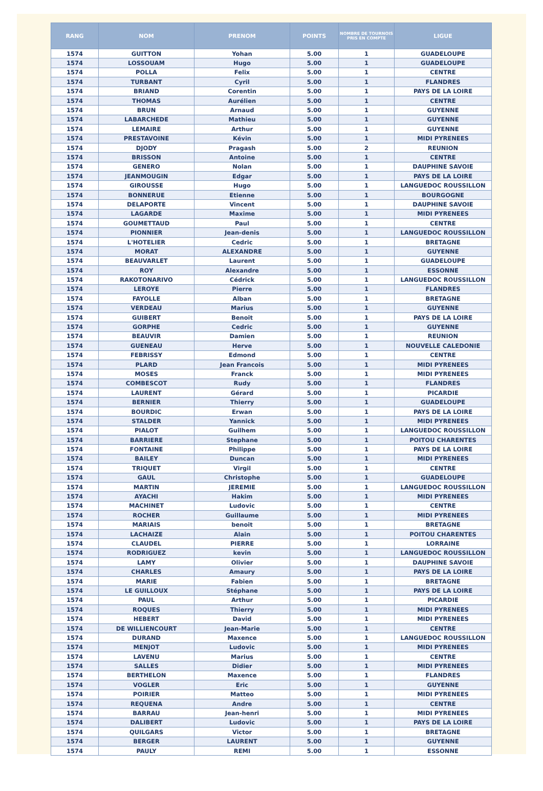| RANG | NOM | PRENOM | POINTS | NOMBRE DE TOURNOIS PRIS EN COMPTE | LIGUE |
| --- | --- | --- | --- | --- | --- |
| 1574 | GUITTON | Yohan | 5.00 | 1 | GUADELOUPE |
| 1574 | LOSSOUAM | Hugo | 5.00 | 1 | GUADELOUPE |
| 1574 | POLLA | Felix | 5.00 | 1 | CENTRE |
| 1574 | TURBANT | Cyril | 5.00 | 1 | FLANDRES |
| 1574 | BRIAND | Corentin | 5.00 | 1 | PAYS DE LA LOIRE |
| 1574 | THOMAS | Aurélien | 5.00 | 1 | CENTRE |
| 1574 | BRUN | Arnaud | 5.00 | 1 | GUYENNE |
| 1574 | LABARCHEDE | Mathieu | 5.00 | 1 | GUYENNE |
| 1574 | LEMAIRE | Arthur | 5.00 | 1 | GUYENNE |
| 1574 | PRESTAVOINE | Kévin | 5.00 | 1 | MIDI PYRENEES |
| 1574 | DJODY | Pragash | 5.00 | 2 | REUNION |
| 1574 | BRISSON | Antoine | 5.00 | 1 | CENTRE |
| 1574 | GENERO | Nolan | 5.00 | 1 | DAUPHINE SAVOIE |
| 1574 | JEANMOUGIN | Edgar | 5.00 | 1 | PAYS DE LA LOIRE |
| 1574 | GIROUSSE | Hugo | 5.00 | 1 | LANGUEDOC ROUSSILLON |
| 1574 | BONNERUE | Etienne | 5.00 | 1 | BOURGOGNE |
| 1574 | DELAPORTE | Vincent | 5.00 | 1 | DAUPHINE SAVOIE |
| 1574 | LAGARDE | Maxime | 5.00 | 1 | MIDI PYRENEES |
| 1574 | GOUMETTAUD | Paul | 5.00 | 1 | CENTRE |
| 1574 | PIONNIER | Jean-denis | 5.00 | 1 | LANGUEDOC ROUSSILLON |
| 1574 | L'HOTELIER | Cedric | 5.00 | 1 | BRETAGNE |
| 1574 | MORAT | ALEXANDRE | 5.00 | 1 | GUYENNE |
| 1574 | BEAUVARLET | Laurent | 5.00 | 1 | GUADELOUPE |
| 1574 | ROY | Alexandre | 5.00 | 1 | ESSONNE |
| 1574 | RAKOTONARIVO | Cédrick | 5.00 | 1 | LANGUEDOC ROUSSILLON |
| 1574 | LEROYE | Pierre | 5.00 | 1 | FLANDRES |
| 1574 | FAYOLLE | Alban | 5.00 | 1 | BRETAGNE |
| 1574 | VERDEAU | Marius | 5.00 | 1 | GUYENNE |
| 1574 | GUIBERT | Benoit | 5.00 | 1 | PAYS DE LA LOIRE |
| 1574 | GORPHE | Cedric | 5.00 | 1 | GUYENNE |
| 1574 | BEAUVIR | Damien | 5.00 | 1 | REUNION |
| 1574 | GUENEAU | Herve | 5.00 | 1 | NOUVELLE CALEDONIE |
| 1574 | FEBRISSY | Edmond | 5.00 | 1 | CENTRE |
| 1574 | PLARD | Jean Francois | 5.00 | 1 | MIDI PYRENEES |
| 1574 | MOSES | Franck | 5.00 | 1 | MIDI PYRENEES |
| 1574 | COMBESCOT | Rudy | 5.00 | 1 | FLANDRES |
| 1574 | LAURENT | Gérard | 5.00 | 1 | PICARDIE |
| 1574 | BERNIER | Thierry | 5.00 | 1 | GUADELOUPE |
| 1574 | BOURDIC | Erwan | 5.00 | 1 | PAYS DE LA LOIRE |
| 1574 | STALDER | Yannick | 5.00 | 1 | MIDI PYRENEES |
| 1574 | PIALOT | Guilhem | 5.00 | 1 | LANGUEDOC ROUSSILLON |
| 1574 | BARRIERE | Stephane | 5.00 | 1 | POITOU CHARENTES |
| 1574 | FONTAINE | Philippe | 5.00 | 1 | PAYS DE LA LOIRE |
| 1574 | BAILEY | Duncan | 5.00 | 1 | MIDI PYRENEES |
| 1574 | TRIQUET | Virgil | 5.00 | 1 | CENTRE |
| 1574 | GAUL | Christophe | 5.00 | 1 | GUADELOUPE |
| 1574 | MARTIN | JEREMIE | 5.00 | 1 | LANGUEDOC ROUSSILLON |
| 1574 | AYACHI | Hakim | 5.00 | 1 | MIDI PYRENEES |
| 1574 | MACHINET | Ludovic | 5.00 | 1 | CENTRE |
| 1574 | ROCHER | Guillaume | 5.00 | 1 | MIDI PYRENEES |
| 1574 | MARIAIS | benoit | 5.00 | 1 | BRETAGNE |
| 1574 | LACHAIZE | Alain | 5.00 | 1 | POITOU CHARENTES |
| 1574 | CLAUDEL | PIERRE | 5.00 | 1 | LORRAINE |
| 1574 | RODRIGUEZ | kevin | 5.00 | 1 | LANGUEDOC ROUSSILLON |
| 1574 | LAMY | Olivier | 5.00 | 1 | DAUPHINE SAVOIE |
| 1574 | CHARLES | Amaury | 5.00 | 1 | PAYS DE LA LOIRE |
| 1574 | MARIE | Fabien | 5.00 | 1 | BRETAGNE |
| 1574 | LE GUILLOUX | Stéphane | 5.00 | 1 | PAYS DE LA LOIRE |
| 1574 | PAUL | Arthur | 5.00 | 1 | PICARDIE |
| 1574 | ROQUES | Thierry | 5.00 | 1 | MIDI PYRENEES |
| 1574 | HEBERT | David | 5.00 | 1 | MIDI PYRENEES |
| 1574 | DE WILLIENCOURT | Jean-Marie | 5.00 | 1 | CENTRE |
| 1574 | DURAND | Maxence | 5.00 | 1 | LANGUEDOC ROUSSILLON |
| 1574 | MENJOT | Ludovic | 5.00 | 1 | MIDI PYRENEES |
| 1574 | LAVENU | Marius | 5.00 | 1 | CENTRE |
| 1574 | SALLES | Didier | 5.00 | 1 | MIDI PYRENEES |
| 1574 | BERTHELON | Maxence | 5.00 | 1 | FLANDRES |
| 1574 | VOGLER | Eric | 5.00 | 1 | GUYENNE |
| 1574 | POIRIER | Matteo | 5.00 | 1 | MIDI PYRENEES |
| 1574 | REQUENA | Andre | 5.00 | 1 | CENTRE |
| 1574 | BARRAU | Jean-henri | 5.00 | 1 | MIDI PYRENEES |
| 1574 | DALIBERT | Ludovic | 5.00 | 1 | PAYS DE LA LOIRE |
| 1574 | QUILGARS | Victor | 5.00 | 1 | BRETAGNE |
| 1574 | BERGER | LAURENT | 5.00 | 1 | GUYENNE |
| 1574 | PAULY | REMI | 5.00 | 1 | ESSONNE |